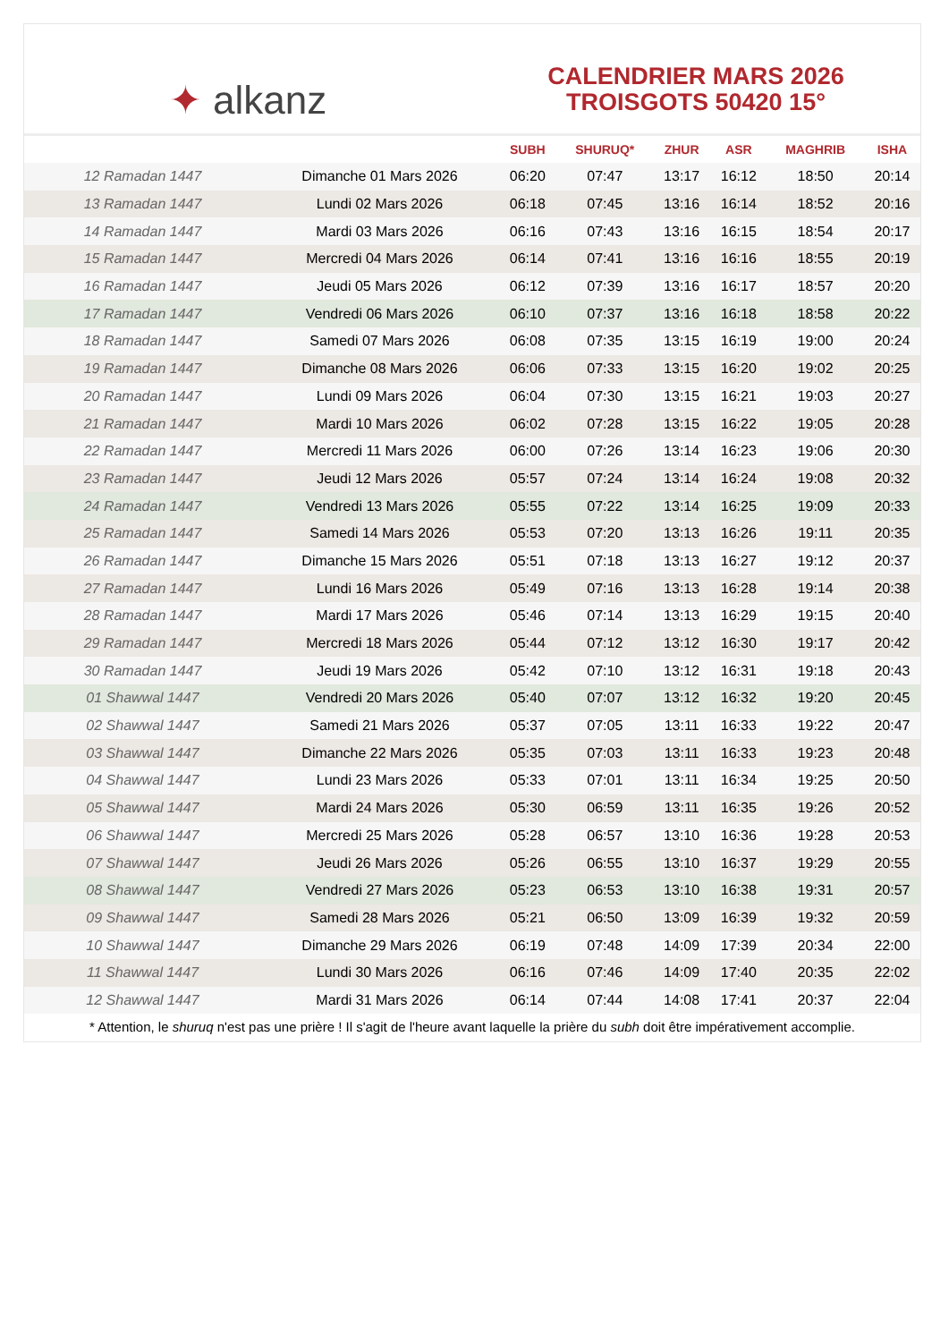✦ alkanz
CALENDRIER MARS 2026
TROISGOTS 50420 15°
| | | SUBH | SHURUQ* | ZHUR | ASR | MAGHRIB | ISHA |
| --- | --- | --- | --- | --- | --- | --- | --- |
| 12 Ramadan 1447 | Dimanche 01 Mars 2026 | 06:20 | 07:47 | 13:17 | 16:12 | 18:50 | 20:14 |
| 13 Ramadan 1447 | Lundi 02 Mars 2026 | 06:18 | 07:45 | 13:16 | 16:14 | 18:52 | 20:16 |
| 14 Ramadan 1447 | Mardi 03 Mars 2026 | 06:16 | 07:43 | 13:16 | 16:15 | 18:54 | 20:17 |
| 15 Ramadan 1447 | Mercredi 04 Mars 2026 | 06:14 | 07:41 | 13:16 | 16:16 | 18:55 | 20:19 |
| 16 Ramadan 1447 | Jeudi 05 Mars 2026 | 06:12 | 07:39 | 13:16 | 16:17 | 18:57 | 20:20 |
| 17 Ramadan 1447 | Vendredi 06 Mars 2026 | 06:10 | 07:37 | 13:16 | 16:18 | 18:58 | 20:22 |
| 18 Ramadan 1447 | Samedi 07 Mars 2026 | 06:08 | 07:35 | 13:15 | 16:19 | 19:00 | 20:24 |
| 19 Ramadan 1447 | Dimanche 08 Mars 2026 | 06:06 | 07:33 | 13:15 | 16:20 | 19:02 | 20:25 |
| 20 Ramadan 1447 | Lundi 09 Mars 2026 | 06:04 | 07:30 | 13:15 | 16:21 | 19:03 | 20:27 |
| 21 Ramadan 1447 | Mardi 10 Mars 2026 | 06:02 | 07:28 | 13:15 | 16:22 | 19:05 | 20:28 |
| 22 Ramadan 1447 | Mercredi 11 Mars 2026 | 06:00 | 07:26 | 13:14 | 16:23 | 19:06 | 20:30 |
| 23 Ramadan 1447 | Jeudi 12 Mars 2026 | 05:57 | 07:24 | 13:14 | 16:24 | 19:08 | 20:32 |
| 24 Ramadan 1447 | Vendredi 13 Mars 2026 | 05:55 | 07:22 | 13:14 | 16:25 | 19:09 | 20:33 |
| 25 Ramadan 1447 | Samedi 14 Mars 2026 | 05:53 | 07:20 | 13:13 | 16:26 | 19:11 | 20:35 |
| 26 Ramadan 1447 | Dimanche 15 Mars 2026 | 05:51 | 07:18 | 13:13 | 16:27 | 19:12 | 20:37 |
| 27 Ramadan 1447 | Lundi 16 Mars 2026 | 05:49 | 07:16 | 13:13 | 16:28 | 19:14 | 20:38 |
| 28 Ramadan 1447 | Mardi 17 Mars 2026 | 05:46 | 07:14 | 13:13 | 16:29 | 19:15 | 20:40 |
| 29 Ramadan 1447 | Mercredi 18 Mars 2026 | 05:44 | 07:12 | 13:12 | 16:30 | 19:17 | 20:42 |
| 30 Ramadan 1447 | Jeudi 19 Mars 2026 | 05:42 | 07:10 | 13:12 | 16:31 | 19:18 | 20:43 |
| 01 Shawwal 1447 | Vendredi 20 Mars 2026 | 05:40 | 07:07 | 13:12 | 16:32 | 19:20 | 20:45 |
| 02 Shawwal 1447 | Samedi 21 Mars 2026 | 05:37 | 07:05 | 13:11 | 16:33 | 19:22 | 20:47 |
| 03 Shawwal 1447 | Dimanche 22 Mars 2026 | 05:35 | 07:03 | 13:11 | 16:33 | 19:23 | 20:48 |
| 04 Shawwal 1447 | Lundi 23 Mars 2026 | 05:33 | 07:01 | 13:11 | 16:34 | 19:25 | 20:50 |
| 05 Shawwal 1447 | Mardi 24 Mars 2026 | 05:30 | 06:59 | 13:11 | 16:35 | 19:26 | 20:52 |
| 06 Shawwal 1447 | Mercredi 25 Mars 2026 | 05:28 | 06:57 | 13:10 | 16:36 | 19:28 | 20:53 |
| 07 Shawwal 1447 | Jeudi 26 Mars 2026 | 05:26 | 06:55 | 13:10 | 16:37 | 19:29 | 20:55 |
| 08 Shawwal 1447 | Vendredi 27 Mars 2026 | 05:23 | 06:53 | 13:10 | 16:38 | 19:31 | 20:57 |
| 09 Shawwal 1447 | Samedi 28 Mars 2026 | 05:21 | 06:50 | 13:09 | 16:39 | 19:32 | 20:59 |
| 10 Shawwal 1447 | Dimanche 29 Mars 2026 | 06:19 | 07:48 | 14:09 | 17:39 | 20:34 | 22:00 |
| 11 Shawwal 1447 | Lundi 30 Mars 2026 | 06:16 | 07:46 | 14:09 | 17:40 | 20:35 | 22:02 |
| 12 Shawwal 1447 | Mardi 31 Mars 2026 | 06:14 | 07:44 | 14:08 | 17:41 | 20:37 | 22:04 |
* Attention, le shuruq n'est pas une prière ! Il s'agit de l'heure avant laquelle la prière du subh doit être impérativement accomplie.